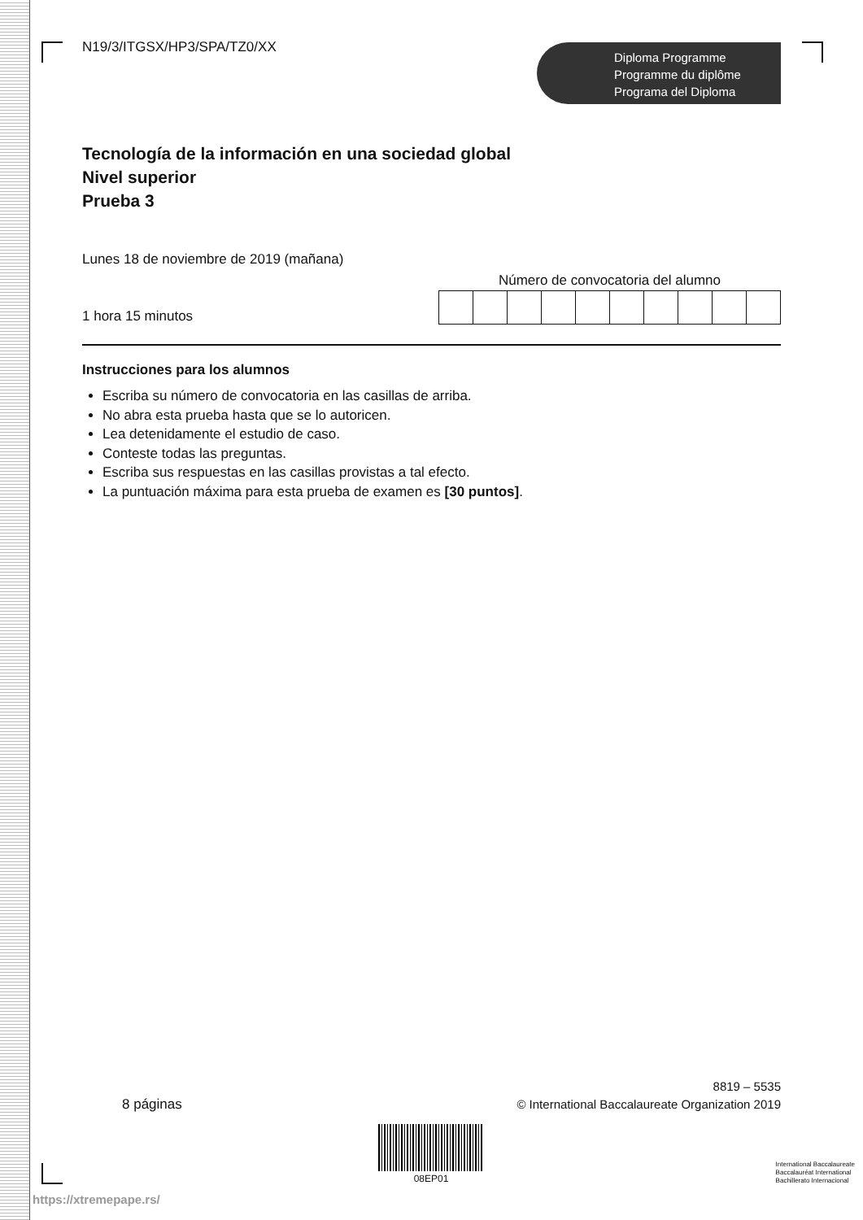N19/3/ITGSX/HP3/SPA/TZ0/XX
Diploma Programme
Programme du diplôme
Programa del Diploma
Tecnología de la información en una sociedad global
Nivel superior
Prueba 3
Lunes 18 de noviembre de 2019 (mañana)
1 hora 15 minutos
Número de convocatoria del alumno
Instrucciones para los alumnos
Escriba su número de convocatoria en las casillas de arriba.
No abra esta prueba hasta que se lo autoricen.
Lea detenidamente el estudio de caso.
Conteste todas las preguntas.
Escriba sus respuestas en las casillas provistas a tal efecto.
La puntuación máxima para esta prueba de examen es [30 puntos].
8 páginas
8819 – 5535
© International Baccalaureate Organization 2019
08EP01
https://xtremepape.rs/
International Baccalaureate
Baccalauréat International
Bachillerato Internacional